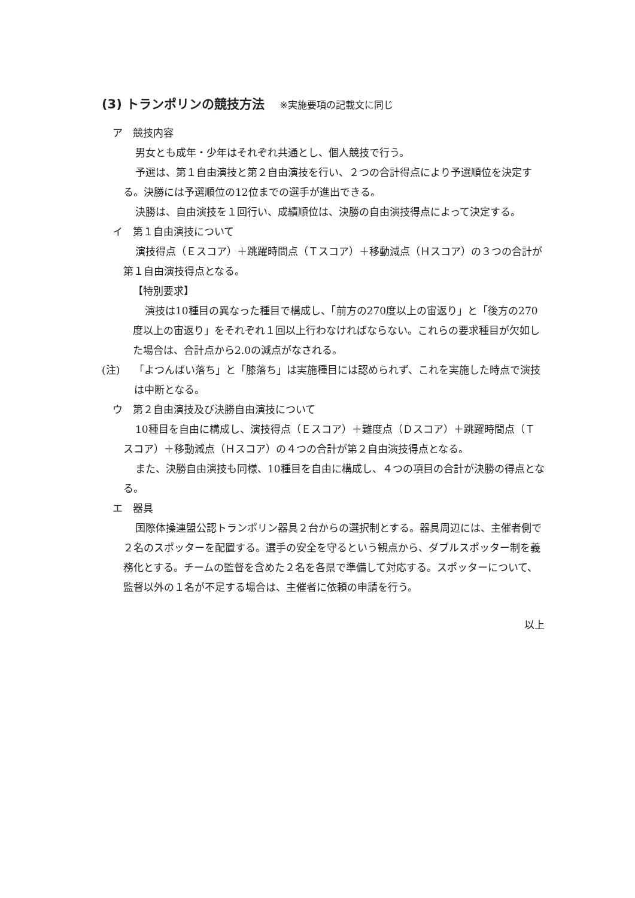(3) トランポリンの競技方法 ※実施要項の記載文に同じ
ア　競技内容
男女とも成年・少年はそれぞれ共通とし、個人競技で行う。
予選は、第１自由演技と第２自由演技を行い、２つの合計得点により予選順位を決定する。決勝には予選順位の12位までの選手が進出できる。
決勝は、自由演技を１回行い、成績順位は、決勝の自由演技得点によって決定する。
イ　第１自由演技について
演技得点（Ｅスコア）＋跳躍時間点（Ｔスコア）＋移動減点（Ｈスコア）の３つの合計が第１自由演技得点となる。
【特別要求】
演技は10種目の異なった種目で構成し、「前方の270度以上の宙返り」と「後方の270度以上の宙返り」をそれぞれ１回以上行わなければならない。これらの要求種目が欠如した場合は、合計点から2.0の減点がなされる。
(注) 「よつんばい落ち」と「膝落ち」は実施種目には認められず、これを実施した時点で演技は中断となる。
ウ　第２自由演技及び決勝自由演技について
10種目を自由に構成し、演技得点（Ｅスコア）＋難度点（Ｄスコア）＋跳躍時間点（Ｔスコア）＋移動減点（Ｈスコア）の４つの合計が第２自由演技得点となる。
また、決勝自由演技も同様、10種目を自由に構成し、４つの項目の合計が決勝の得点となる。
エ　器具
国際体操連盟公認トランポリン器具２台からの選択制とする。器具周辺には、主催者側で２名のスポッターを配置する。選手の安全を守るという観点から、ダブルスポッター制を義務化とする。チームの監督を含めた２名を各県で準備して対応する。スポッターについて、監督以外の１名が不足する場合は、主催者に依頼の申請を行う。
以上